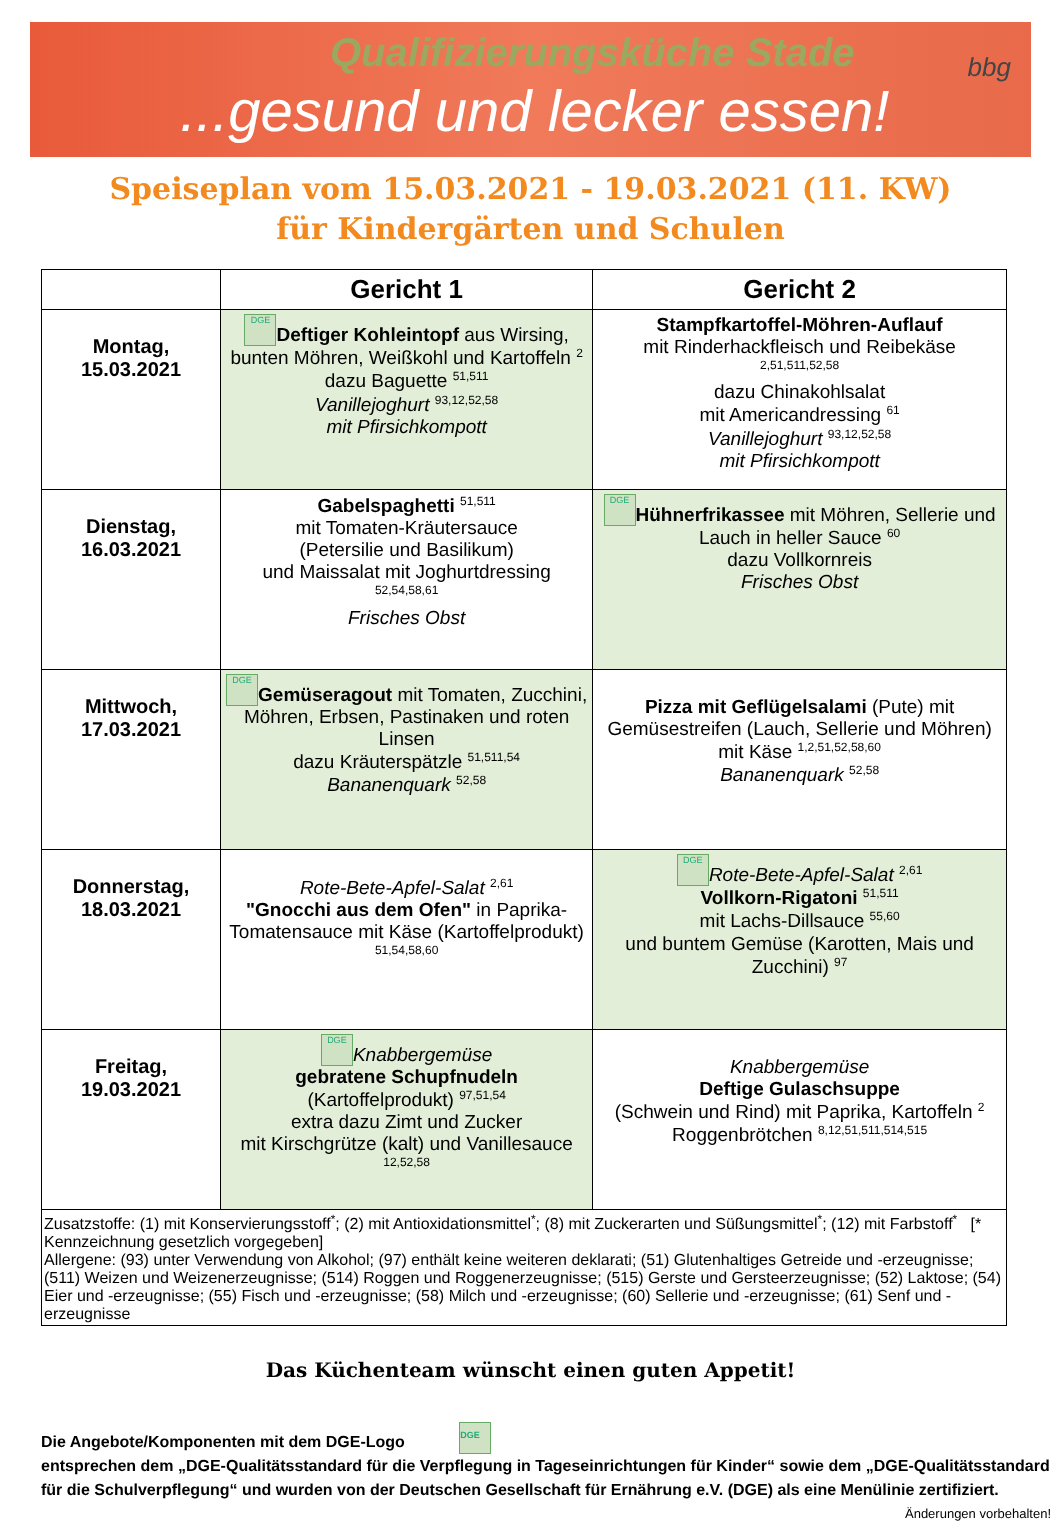Qualifizierungsküche Stade
...gesund und lecker essen!
bbg
Speiseplan vom 15.03.2021 - 19.03.2021 (11. KW)
für Kindergärten und Schulen
| | Gericht 1 | Gericht 2 |
| --- | --- | --- |
| Montag, 15.03.2021 | DGE Deftiger Kohleintopf aus Wirsing, bunten Möhren, Weißkohl und Kartoffeln <sup>2</sup> dazu Baguette <sup>51,511</sup> Vanillejoghurt <sup>93,12,52,58</sup> mit Pfirsichkompott | Stampfkartoffel-Möhren-Auflauf mit Rinderhackfleisch und Reibekäse <sup>2,51,511,52,58</sup> dazu Chinakohlsalat mit Americandressing <sup>61</sup> Vanillejoghurt <sup>93,12,52,58</sup> mit Pfirsichkompott |
| Dienstag, 16.03.2021 | Gabelspaghetti <sup>51,511</sup> mit Tomaten-Kräutersauce (Petersilie und Basilikum) und Maissalat mit Joghurtdressing <sup>52,54,58,61</sup> Frisches Obst | DGE Hühnerfrikassee mit Möhren, Sellerie und Lauch in heller Sauce <sup>60</sup> dazu Vollkornreis Frisches Obst |
| Mittwoch, 17.03.2021 | DGE Gemüseragout mit Tomaten, Zucchini, Möhren, Erbsen, Pastinaken und roten Linsen dazu Kräuterspätzle <sup>51,511,54</sup> Bananenquark <sup>52,58</sup> | Pizza mit Geflügelsalami (Pute) mit Gemüsestreifen (Lauch, Sellerie und Möhren) mit Käse <sup>1,2,51,52,58,60</sup> Bananenquark <sup>52,58</sup> |
| Donnerstag, 18.03.2021 | Rote-Bete-Apfel-Salat <sup>2,61</sup> "Gnocchi aus dem Ofen" in Paprika-Tomatensauce mit Käse (Kartoffelprodukt) <sup>51,54,58,60</sup> | DGE Rote-Bete-Apfel-Salat <sup>2,61</sup> Vollkorn-Rigatoni <sup>51,511</sup> mit Lachs-Dillsauce <sup>55,60</sup> und buntem Gemüse (Karotten, Mais und Zucchini) <sup>97</sup> |
| Freitag, 19.03.2021 | DGE Knabbergemüse gebratene Schupfnudeln (Kartoffelprodukt) <sup>97,51,54</sup> extra dazu Zimt und Zucker mit Kirschgrütze (kalt) und Vanillesauce <sup>12,52,58</sup> | Knabbergemüse Deftige Gulaschsuppe (Schwein und Rind) mit Paprika, Kartoffeln <sup>2</sup> Roggenbrötchen <sup>8,12,51,511,514,515</sup> |
| Zusatzstoffe: (1) mit Konservierungsstoff<sup>*</sup>; (2) mit Antioxidationsmittel<sup>*</sup>; (8) mit Zuckerarten und Süßungsmittel<sup>*</sup>; (12) mit Farbstoff<sup>*</sup> [* Kennzeichnung gesetzlich vorgegeben] Allergene: (93) unter Verwendung von Alkohol; (97) enthält keine weiteren deklarati; (51) Glutenhaltiges Getreide und -erzeugnisse; (511) Weizen und Weizenerzeugnisse; (514) Roggen und Roggenerzeugnisse; (515) Gerste und Gersteerzeugnisse; (52) Laktose; (54) Eier und -erzeugnisse; (55) Fisch und -erzeugnisse; (58) Milch und -erzeugnisse; (60) Sellerie und -erzeugnisse; (61) Senf und -erzeugnisse | | |
Das Küchenteam wünscht einen guten Appetit!
Die Angebote/Komponenten mit dem DGE-Logo DGE
entsprechen dem „DGE-Qualitätsstandard für die Verpflegung in Tageseinrichtungen für Kinder“ sowie dem „DGE-Qualitätsstandard für die Schulverpflegung“ und wurden von der Deutschen Gesellschaft für Ernährung e.V. (DGE) als eine Menülinie zertifiziert. Änderungen vorbehalten!